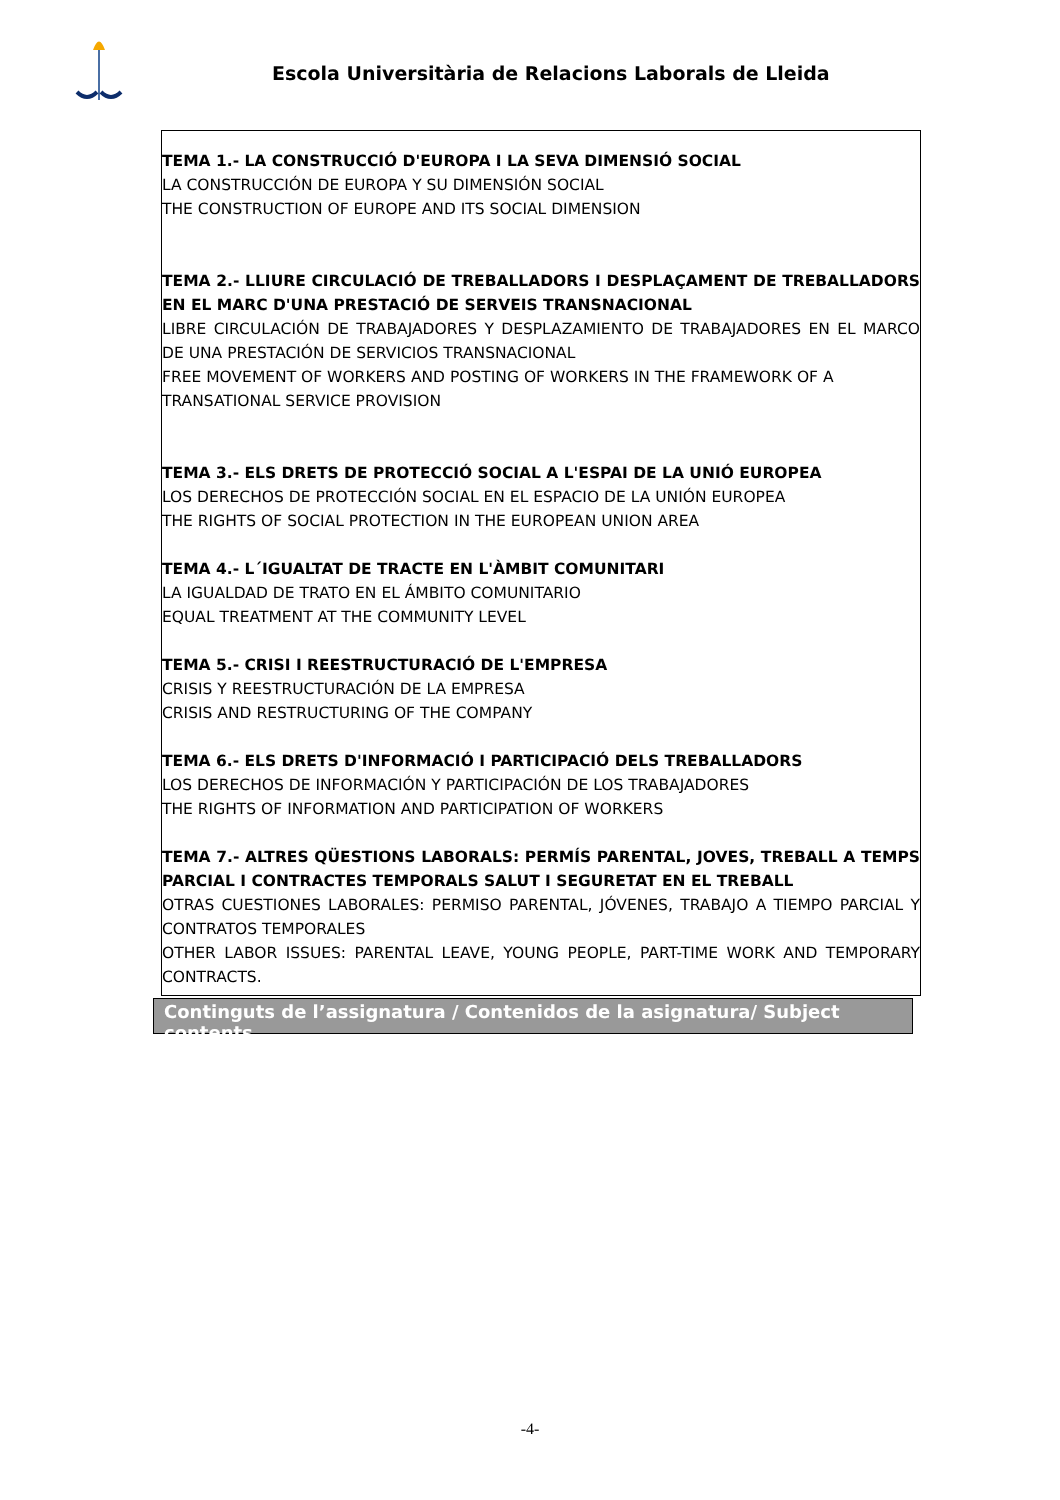Escola Universitària de Relacions Laborals de Lleida
TEMA 1.- LA CONSTRUCCIÓ D'EUROPA I LA SEVA DIMENSIÓ SOCIAL
LA CONSTRUCCIÓN DE EUROPA Y SU DIMENSIÓN SOCIAL
THE CONSTRUCTION OF EUROPE AND ITS SOCIAL DIMENSION
TEMA 2.- LLIURE CIRCULACIÓ DE TREBALLADORS I DESPLAÇAMENT DE TREBALLADORS EN EL MARC D'UNA PRESTACIÓ DE SERVEIS TRANSNACIONAL
LIBRE CIRCULACIÓN DE TRABAJADORES Y DESPLAZAMIENTO DE TRABAJADORES EN EL MARCO DE UNA PRESTACIÓN DE SERVICIOS TRANSNACIONAL
FREE MOVEMENT OF WORKERS AND POSTING OF WORKERS IN THE FRAMEWORK OF A
TRANSATIONAL SERVICE PROVISION
TEMA 3.- ELS DRETS DE PROTECCIÓ SOCIAL A L'ESPAI DE LA UNIÓ EUROPEA
LOS DERECHOS DE PROTECCIÓN SOCIAL EN EL ESPACIO DE LA UNIÓN EUROPEA
THE RIGHTS OF SOCIAL PROTECTION IN THE EUROPEAN UNION AREA
TEMA 4.- L´IGUALTAT DE TRACTE EN L'ÀMBIT COMUNITARI
LA IGUALDAD DE TRATO EN EL ÁMBITO COMUNITARIO
EQUAL TREATMENT AT THE COMMUNITY LEVEL
TEMA 5.- CRISI I REESTRUCTURACIÓ DE L'EMPRESA
CRISIS Y REESTRUCTURACIÓN DE LA EMPRESA
CRISIS AND RESTRUCTURING OF THE COMPANY
TEMA 6.- ELS DRETS D'INFORMACIÓ I PARTICIPACIÓ DELS TREBALLADORS
LOS DERECHOS DE INFORMACIÓN Y PARTICIPACIÓN DE LOS TRABAJADORES
THE RIGHTS OF INFORMATION AND PARTICIPATION OF WORKERS
TEMA 7.- ALTRES QÜESTIONS LABORALS: PERMÍS PARENTAL, JOVES, TREBALL A TEMPS PARCIAL I CONTRACTES TEMPORALS SALUT I SEGURETAT EN EL TREBALL
OTRAS CUESTIONES LABORALES: PERMISO PARENTAL, JÓVENES, TRABAJO A TIEMPO PARCIAL Y CONTRATOS TEMPORALES
OTHER LABOR ISSUES: PARENTAL LEAVE, YOUNG PEOPLE, PART-TIME WORK AND TEMPORARY CONTRACTS.
Continguts de l’assignatura / Contenidos de la asignatura/ Subject contents
-4-